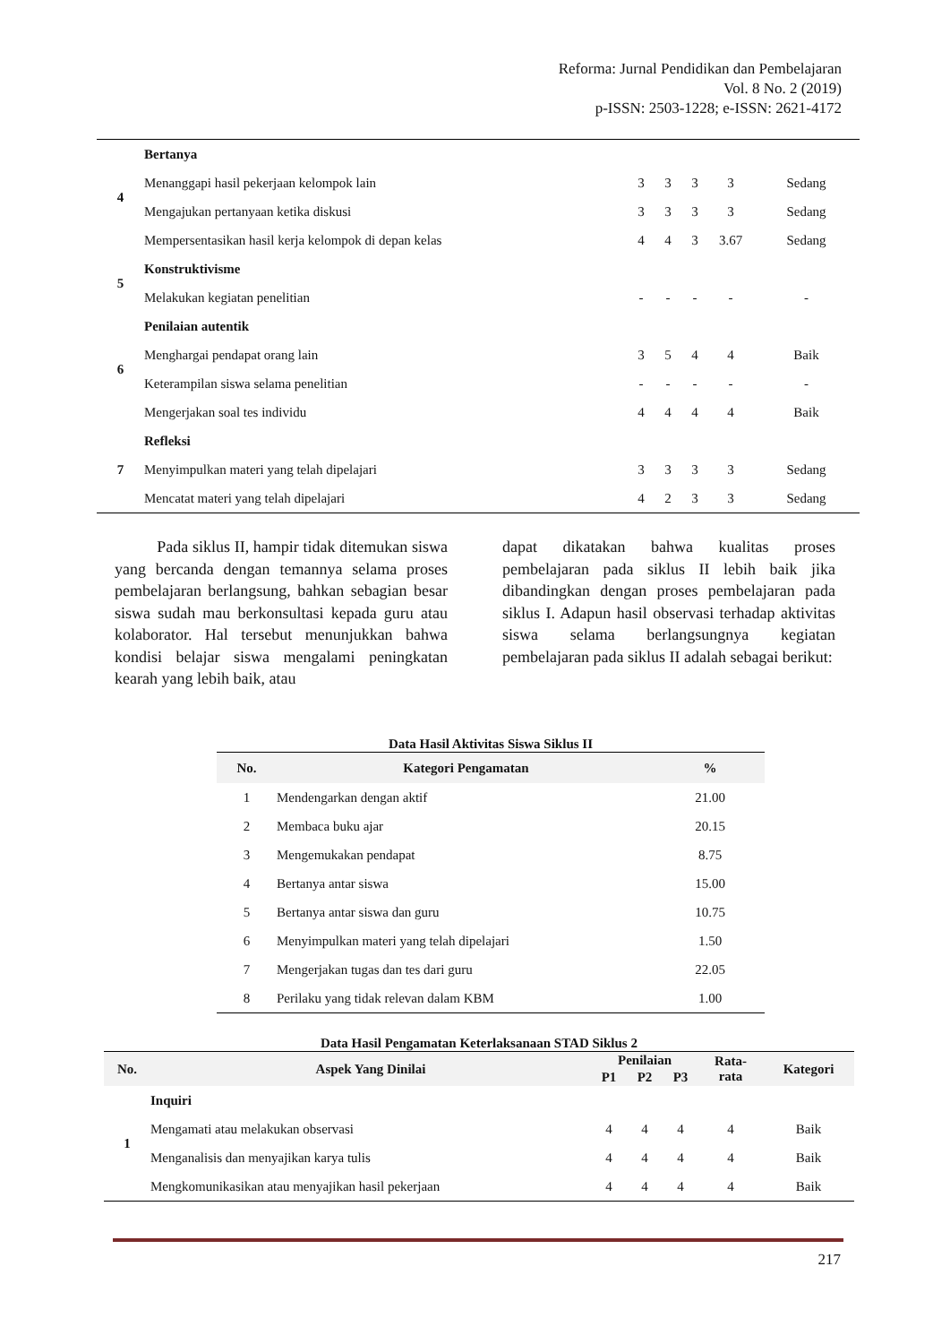Reforma: Jurnal Pendidikan dan Pembelajaran
Vol. 8 No. 2 (2019)
p-ISSN: 2503-1228; e-ISSN: 2621-4172
| 4 | Bertanya | | | | | |
| | Menanggapi hasil pekerjaan kelompok lain | 3 | 3 | 3 | 3 | Sedang |
| | Mengajukan pertanyaan ketika diskusi | 3 | 3 | 3 | 3 | Sedang |
| | Mempersentasikan hasil kerja kelompok di depan kelas | 4 | 4 | 3 | 3.67 | Sedang |
| 5 | Konstruktivisme | | | | | |
| | Melakukan kegiatan penelitian | - | - | - | - | - |
| 6 | Penilaian autentik | | | | | |
| | Menghargai pendapat orang lain | 3 | 5 | 4 | 4 | Baik |
| | Keterampilan siswa selama penelitian | - | - | - | - | - |
| | Mengerjakan soal tes individu | 4 | 4 | 4 | 4 | Baik |
| 7 | Refleksi | | | | | |
| | Menyimpulkan materi yang telah dipelajari | 3 | 3 | 3 | 3 | Sedang |
| | Mencatat materi yang telah dipelajari | 4 | 2 | 3 | 3 | Sedang |
Pada siklus II, hampir tidak ditemukan siswa yang bercanda dengan temannya selama proses pembelajaran berlangsung, bahkan sebagian besar siswa sudah mau berkonsultasi kepada guru atau kolaborator. Hal tersebut menunjukkan bahwa kondisi belajar siswa mengalami peningkatan kearah yang lebih baik, atau
dapat dikatakan bahwa kualitas proses pembelajaran pada siklus II lebih baik jika dibandingkan dengan proses pembelajaran pada siklus I. Adapun hasil observasi terhadap aktivitas siswa selama berlangsungnya kegiatan pembelajaran pada siklus II adalah sebagai berikut:
Data Hasil Aktivitas Siswa Siklus II
| No. | Kategori Pengamatan | % |
| --- | --- | --- |
| 1 | Mendengarkan dengan aktif | 21.00 |
| 2 | Membaca buku ajar | 20.15 |
| 3 | Mengemukakan pendapat | 8.75 |
| 4 | Bertanya antar siswa | 15.00 |
| 5 | Bertanya antar siswa dan guru | 10.75 |
| 6 | Menyimpulkan materi yang telah dipelajari | 1.50 |
| 7 | Mengerjakan tugas dan tes dari guru | 22.05 |
| 8 | Perilaku yang tidak relevan dalam KBM | 1.00 |
Data Hasil Pengamatan Keterlaksanaan STAD Siklus 2
| No. | Aspek Yang Dinilai | Penilaian | | | Rata- rata | Kategori |
| --- | --- | --- | --- | --- | --- | --- |
| | | P1 | P2 | P3 | | |
| 1 | Inquiri | | | | | |
| | Mengamati atau melakukan observasi | 4 | 4 | 4 | 4 | Baik |
| | Menganalisis dan menyajikan karya tulis | 4 | 4 | 4 | 4 | Baik |
| | Mengkomunikasikan atau menyajikan hasil pekerjaan | 4 | 4 | 4 | 4 | Baik |
217